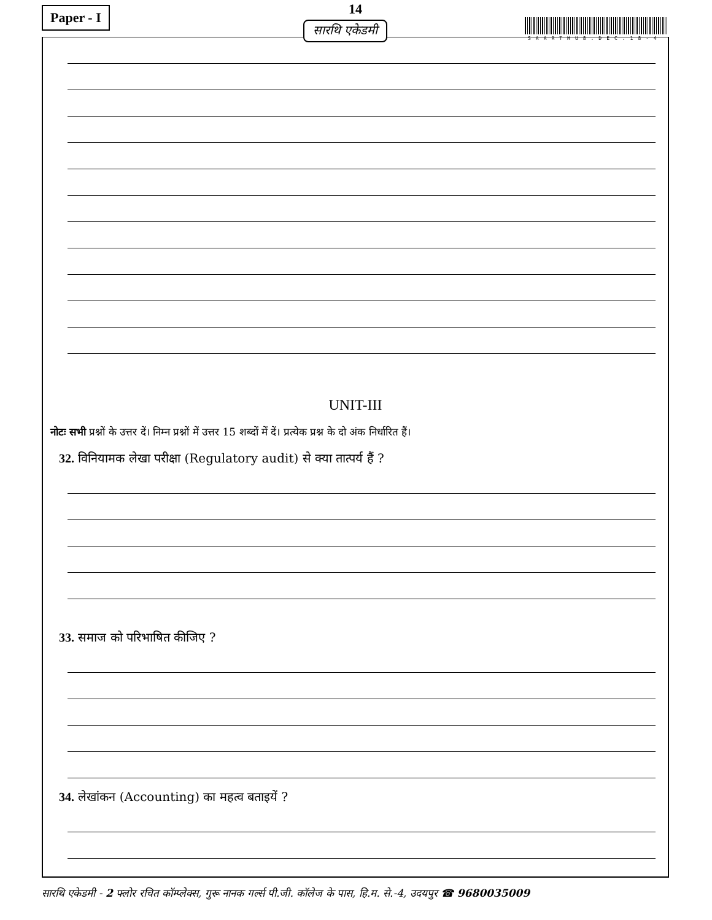Paper - I 14
SAARTHU8.DEC.18-4
UNIT-III
नोटः सभी प्रश्नों के उत्तर दें। निम्न प्रश्नों में उत्तर 15 शब्दों में दें। प्रत्येक प्रश्न के दो अंक निर्धारित हैं।
32. विनियामक लेखा परीक्षा (Regulatory audit) से क्या तात्पर्य हैं ?
33. समाज को परिभाषित कीजिए ?
34. लेखांकन (Accounting) का महत्व बताइयें ?
सारथि एकेडमी
सारथि एकेडमी - 2 फ्लोर रचित कॉम्प्लेक्स, गुरू नानक गर्ल्स पी.जी. कॉलेज के पास, हि.म. से.-4, उदयपुर ☎ 9680035009